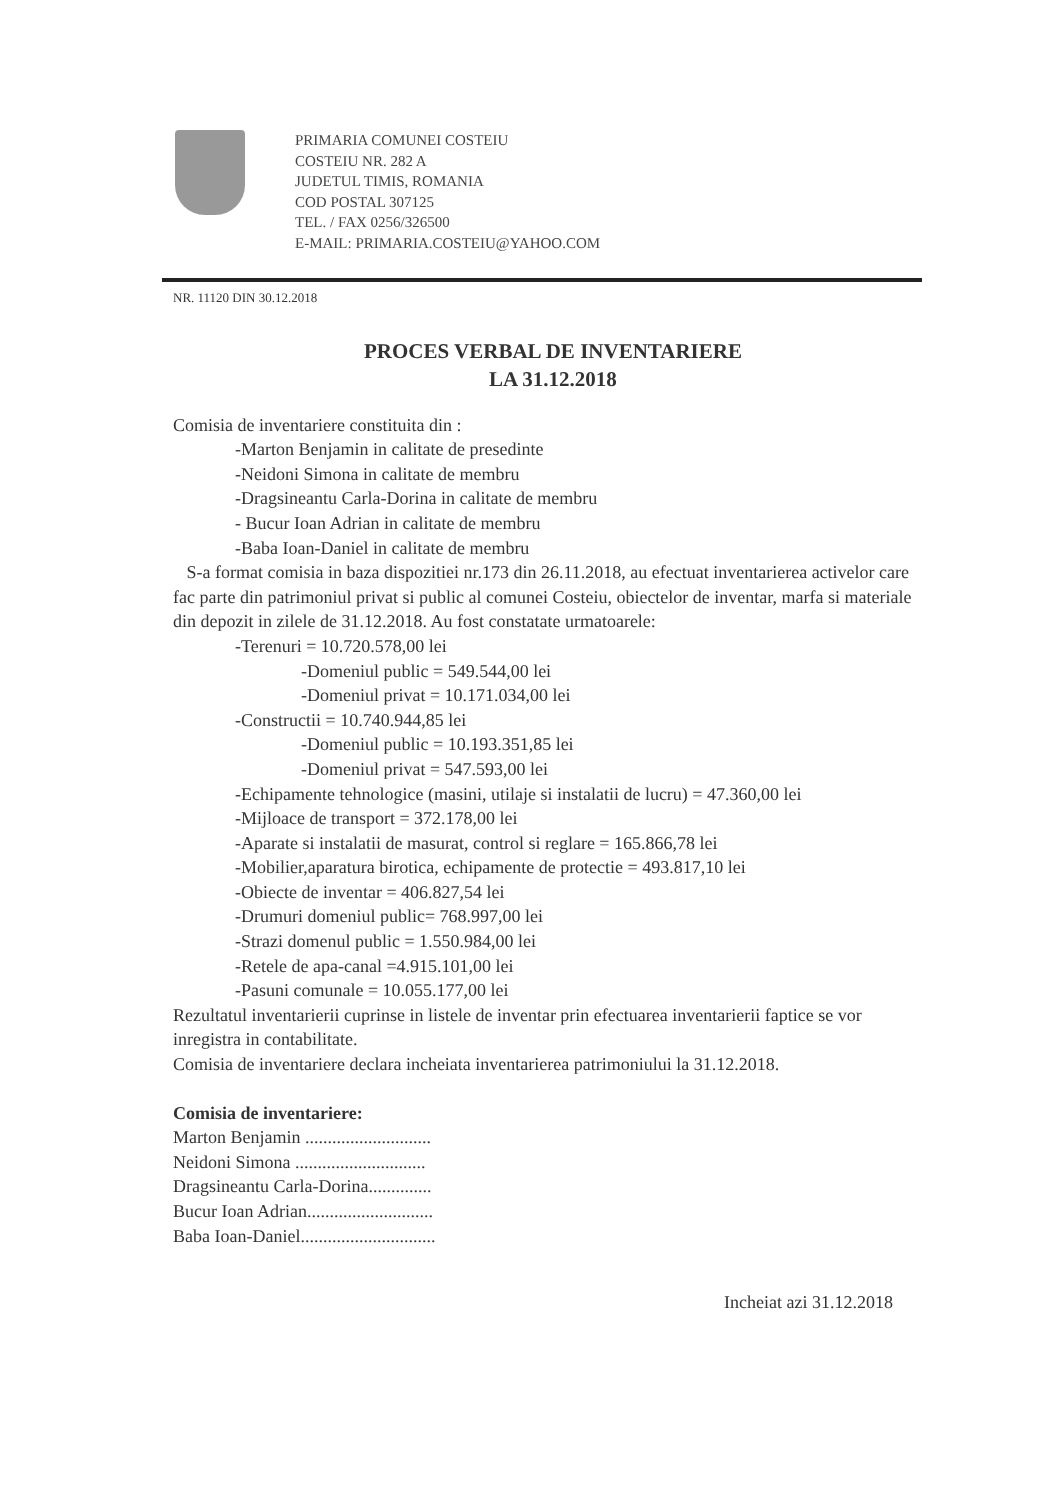PRIMARIA COMUNEI COSTEIU
COSTEIU NR. 282 A
JUDETUL TIMIS, ROMANIA
COD POSTAL 307125
TEL. / FAX 0256/326500
E-MAIL: PRIMARIA.COSTEIU@YAHOO.COM
NR. 11120 DIN 30.12.2018
PROCES VERBAL DE INVENTARIERE
LA 31.12.2018
Comisia de inventariere constituita din :
-Marton Benjamin in calitate de presedinte
-Neidoni Simona in calitate de membru
-Dragsineantu Carla-Dorina in calitate de membru
- Bucur Ioan Adrian in calitate de membru
-Baba Ioan-Daniel in calitate de membru
S-a format comisia in baza dispozitiei nr.173 din 26.11.2018, au efectuat inventarierea activelor care fac parte din patrimoniul privat si public al comunei Costeiu, obiectelor de inventar, marfa si materiale din depozit in zilele de 31.12.2018. Au fost constatate urmatoarele:
-Terenuri = 10.720.578,00 lei
-Domeniul public = 549.544,00 lei
-Domeniul privat = 10.171.034,00 lei
-Constructii = 10.740.944,85 lei
-Domeniul public = 10.193.351,85 lei
-Domeniul privat = 547.593,00 lei
-Echipamente tehnologice (masini, utilaje si instalatii de lucru) = 47.360,00 lei
-Mijloace de transport = 372.178,00 lei
-Aparate si instalatii de masurat, control si reglare = 165.866,78 lei
-Mobilier,aparatura birotica, echipamente de protectie = 493.817,10 lei
-Obiecte de inventar = 406.827,54 lei
-Drumuri domeniul public= 768.997,00 lei
-Strazi domenul public = 1.550.984,00 lei
-Retele de apa-canal =4.915.101,00 lei
-Pasuni comunale = 10.055.177,00 lei
Rezultatul inventarierii cuprinse in listele de inventar prin efectuarea inventarierii faptice se vor inregistra in contabilitate.
Comisia de inventariere declara incheiata inventarierea patrimoniului la 31.12.2018.
Comisia de inventariere:
Marton Benjamin ............................
Neidoni Simona .............................
Dragsineantu Carla-Dorina..............
Bucur Ioan Adrian............................
Baba Ioan-Daniel..............................
Incheiat azi 31.12.2018